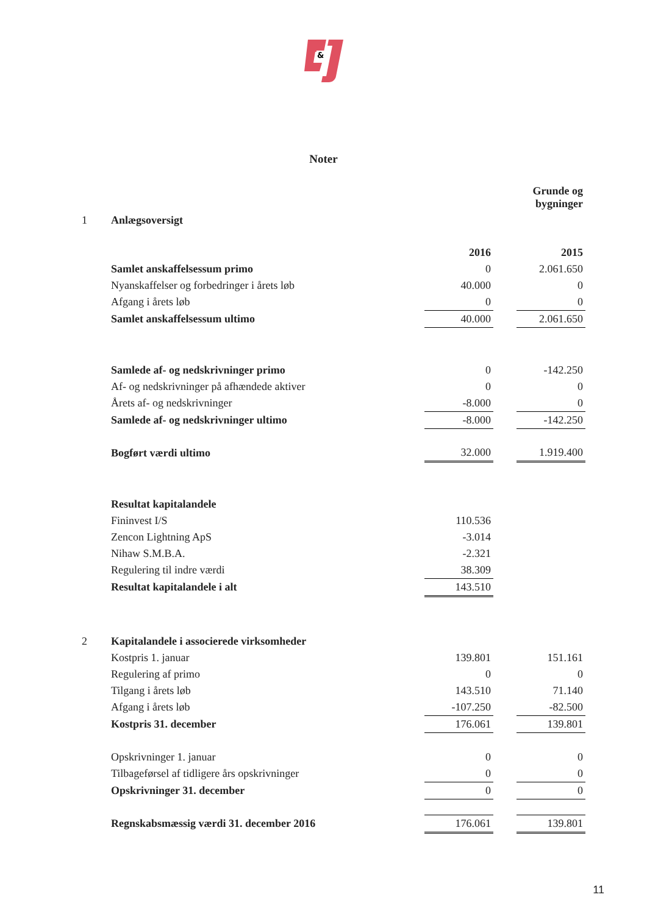&
Noter
| | | | | Grunde og bygninger |
| 1 | Anlægsoversigt | | | |
| | | 2016 | | 2015 |
| | Samlet anskaffelsessum primo | 0 | | 2.061.650 |
| | Nyanskaffelser og forbedringer i årets løb | 40.000 | | 0 |
| | Afgang i årets løb | 0 | | 0 |
| | Samlet anskaffelsessum ultimo | 40.000 | | 2.061.650 |
| | Samlede af- og nedskrivninger primo | 0 | | -142.250 |
| | Af- og nedskrivninger på afhændede aktiver | 0 | | 0 |
| | Årets af- og nedskrivninger | -8.000 | | 0 |
| | Samlede af- og nedskrivninger ultimo | -8.000 | | -142.250 |
| | Bogført værdi ultimo | 32.000 | | 1.919.400 |
| | Resultat kapitalandele | | | |
| | Fininvest I/S | 110.536 | | |
| | Zencon Lightning ApS | -3.014 | | |
| | Nihaw S.M.B.A. | -2.321 | | |
| | Regulering til indre værdi | 38.309 | | |
| | Resultat kapitalandele i alt | 143.510 | | |
| 2 | Kapitalandele i associerede virksomheder | | | |
| | Kostpris 1. januar | 139.801 | | 151.161 |
| | Regulering af primo | 0 | | 0 |
| | Tilgang i årets løb | 143.510 | | 71.140 |
| | Afgang i årets løb | -107.250 | | -82.500 |
| | Kostpris 31. december | 176.061 | | 139.801 |
| | Opskrivninger 1. januar | 0 | | 0 |
| | Tilbageførsel af tidligere års opskrivninger | 0 | | 0 |
| | Opskrivninger 31. december | 0 | | 0 |
| | Regnskabsmæssig værdi 31. december 2016 | 176.061 | | 139.801 |
11